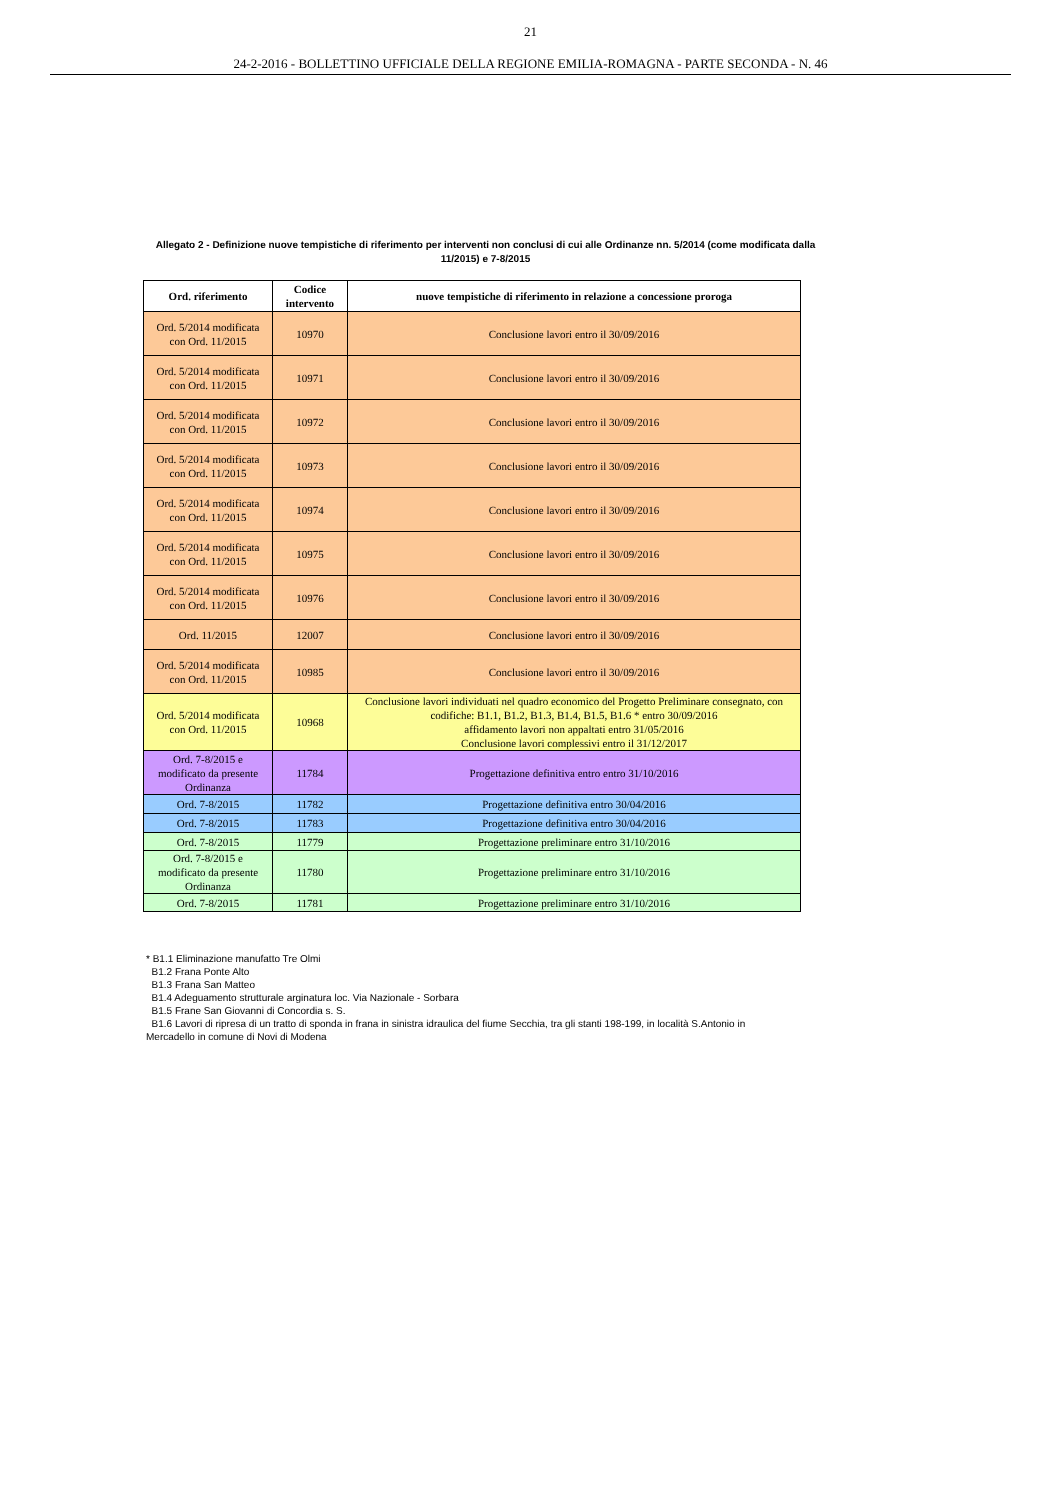21
24-2-2016 - BOLLETTINO UFFICIALE DELLA REGIONE EMILIA-ROMAGNA - PARTE SECONDA - N. 46
Allegato 2 - Definizione nuove tempistiche di riferimento per interventi non conclusi di cui alle Ordinanze nn. 5/2014 (come modificata dalla 11/2015) e 7-8/2015
| Ord. riferimento | Codice intervento | nuove tempistiche di riferimento in relazione a concessione proroga |
| --- | --- | --- |
| Ord. 5/2014 modificata con Ord. 11/2015 | 10970 | Conclusione lavori entro il 30/09/2016 |
| Ord. 5/2014 modificata con Ord. 11/2015 | 10971 | Conclusione lavori entro il 30/09/2016 |
| Ord. 5/2014 modificata con Ord. 11/2015 | 10972 | Conclusione lavori entro il 30/09/2016 |
| Ord. 5/2014 modificata con Ord. 11/2015 | 10973 | Conclusione lavori entro il 30/09/2016 |
| Ord. 5/2014 modificata con Ord. 11/2015 | 10974 | Conclusione lavori entro il 30/09/2016 |
| Ord. 5/2014 modificata con Ord. 11/2015 | 10975 | Conclusione lavori entro il 30/09/2016 |
| Ord. 5/2014 modificata con Ord. 11/2015 | 10976 | Conclusione lavori entro il 30/09/2016 |
| Ord. 11/2015 | 12007 | Conclusione lavori entro il 30/09/2016 |
| Ord. 5/2014 modificata con Ord. 11/2015 | 10985 | Conclusione lavori entro il 30/09/2016 |
| Ord. 5/2014 modificata con Ord. 11/2015 | 10968 | Conclusione lavori individuati nel quadro economico del Progetto Preliminare consegnato, con codifiche: B1.1, B1.2, B1.3, B1.4, B1.5, B1.6 * entro 30/09/2016 affidamento lavori non appaltati entro 31/05/2016 Conclusione lavori complessivi entro il 31/12/2017 |
| Ord. 7-8/2015 e modificato da presente Ordinanza | 11784 | Progettazione definitiva entro entro 31/10/2016 |
| Ord. 7-8/2015 | 11782 | Progettazione definitiva entro 30/04/2016 |
| Ord. 7-8/2015 | 11783 | Progettazione definitiva entro 30/04/2016 |
| Ord. 7-8/2015 | 11779 | Progettazione preliminare entro 31/10/2016 |
| Ord. 7-8/2015 e modificato da presente Ordinanza | 11780 | Progettazione preliminare entro 31/10/2016 |
| Ord. 7-8/2015 | 11781 | Progettazione preliminare entro 31/10/2016 |
* B1.1 Eliminazione manufatto Tre Olmi
B1.2 Frana Ponte Alto
B1.3 Frana San Matteo
B1.4 Adeguamento strutturale arginatura loc. Via Nazionale - Sorbara
B1.5 Frane San Giovanni di Concordia s. S.
B1.6 Lavori di ripresa di un tratto di sponda in frana in sinistra idraulica del fiume Secchia, tra gli stanti 198-199, in località S.Antonio in Mercadello in comune di Novi di Modena